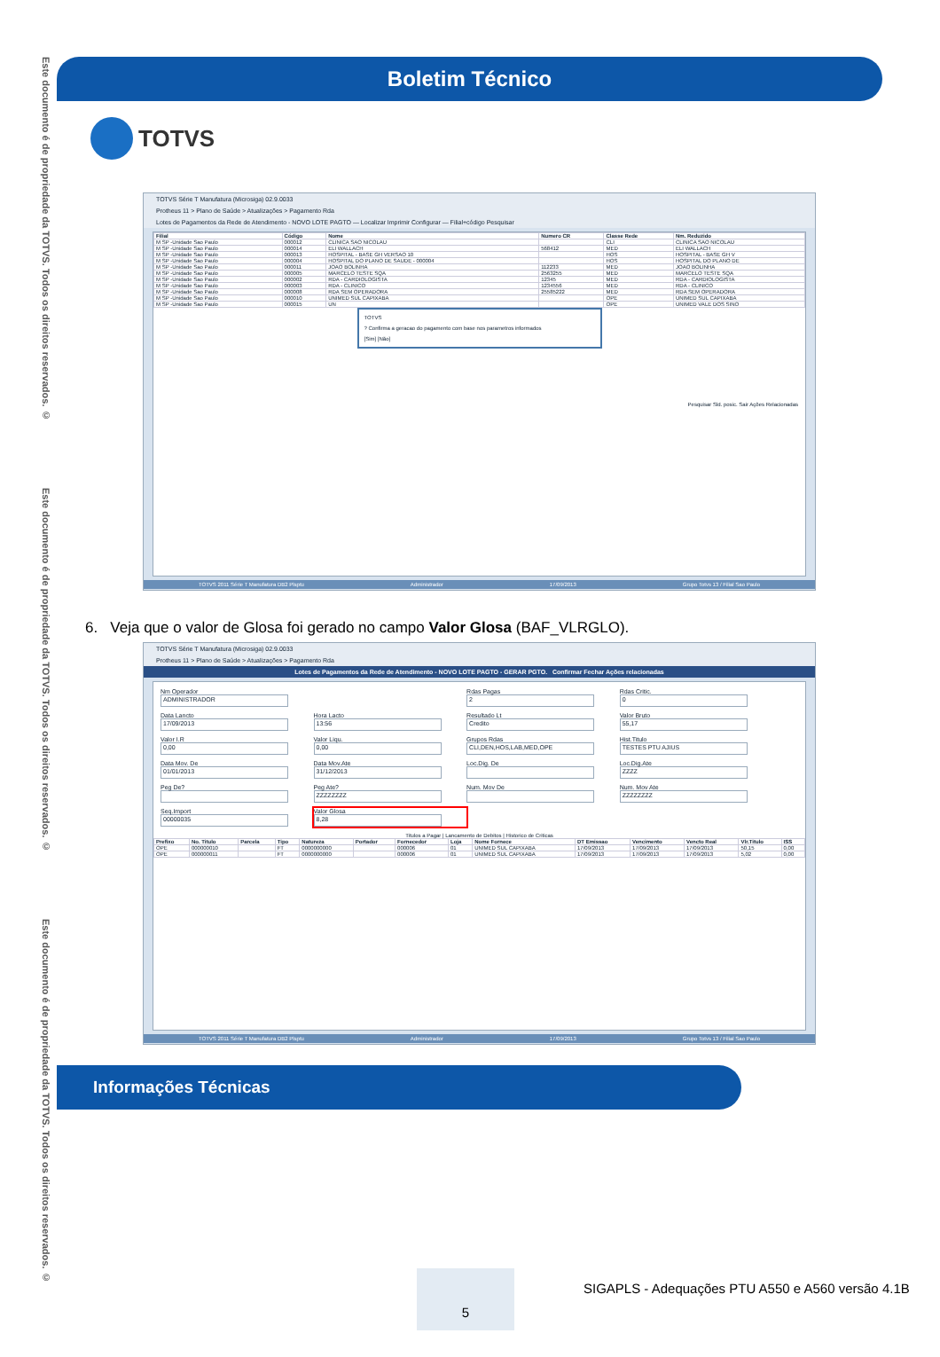Este documento é de propriedade da TOTVS. Todos os direitos reservados. ©
Este documento é de propriedade da TOTVS. Todos os direitos reservados. ©
Este documento é de propriedade da TOTVS. Todos os direitos reservados. ©
Boletim Técnico
TOTVS
TOTVS Série T Manufatura (Microsiga) 02.9.0033
Protheus 11 > Plano de Saúde > Atualizações > Pagamento Rda
Lotes de Pagamentos da Rede de Atendimento - NOVO LOTE PAGTO — Localizar Imprimir Configurar — Filial+código Pesquisar
| Filial | Código | Nome | Numero CR | Classe Rede | Nm. Reduzido |
| --- | --- | --- | --- | --- | --- |
| M SP -Unidade Sao Paulo | 000012 | CLINICA SAO NICOLAU | | CLI | CLINICA SAO NICOLAU |
| M SP -Unidade Sao Paulo | 000014 | ELI WALLACH | 568412 | MED | ELI WALLACH |
| M SP -Unidade Sao Paulo | 000013 | HOSPITAL - BASE GH VERSAO 10 | | HOS | HOSPITAL - BASE GH V |
| M SP -Unidade Sao Paulo | 000004 | HOSPITAL DO PLANO DE SAUDE - 000004 | | HOS | HOSPITAL DO PLANO DE |
| M SP -Unidade Sao Paulo | 000011 | JOAO BOLINHA | 112233 | MED | JOAO BOLINHA |
| M SP -Unidade Sao Paulo | 000005 | MARCELO TESTE SQA | 2563255 | MED | MARCELO TESTE SQA |
| M SP -Unidade Sao Paulo | 000002 | RDA - CARDIOLOGISTA | 12345 | MED | RDA - CARDIOLOGISTA |
| M SP -Unidade Sao Paulo | 000003 | RDA - CLINICO | 1234556 | MED | RDA - CLINICO |
| M SP -Unidade Sao Paulo | 000008 | RDA SEM OPERADORA | 25585222 | MED | RDA SEM OPERADORA |
| M SP -Unidade Sao Paulo | 000010 | UNIMED SUL CAPIXABA | | OPE | UNIMED SUL CAPIXABA |
| M SP -Unidade Sao Paulo | 000015 | UN | | OPE | UNIMED VALE DOS SINO |
TOTVS
? Confirma a geracao do pagamento com base nos parametros informados
[Sim] [Não]
Pesquisar Sld. posic. Sair Ações Relacionadas
TOTVS 2011 Série T Manufatura DB2 Plsptu Administrador 17/09/2013 Grupo Totvs 13 / Filial Sao Paulo
6. Veja que o valor de Glosa foi gerado no campo Valor Glosa (BAF_VLRGLO).
TOTVS Série T Manufatura (Microsiga) 02.9.0033
Protheus 11 > Plano de Saúde > Atualizações > Pagamento Rda
Lotes de Pagamentos da Rede de Atendimento - NOVO LOTE PAGTO - GERAR PGTO. Confirmar Fechar Ações relacionadas
Nm Operador
ADMINISTRADOR
Rdas Pagas
2
Rdas Critic.
0
Data Lancto
17/09/2013
Hora Lacto
13:56
Resultado Lt
Credito
Valor Bruto
55,17
Valor I.R
0,00
Valor Liqu.
0,00
Grupos Rdas
CLI,DEN,HOS,LAB,MED,OPE
Hist.Titulo
TESTES PTU AJIUS
Data Mov. De
01/01/2013
Data Mov.Ate
31/12/2013
Loc.Dig. De
Loc.Dig.Ate
ZZZZ
Peg De?
Peg Ate?
ZZZZZZZZ
Num. Mov De
Num. Mov Ate
ZZZZZZZZ
Seq.Import
00000035
Valor Glosa
8,28
Titulos a Pagar | Lancamento de Debitos | Historico de Criticas
| Prefixo | No. Titulo | Parcela | Tipo | Natureza | Portador | Fornecedor | Loja | Nome Fornece | DT Emissao | Vencimento | Vencto Real | Vlr.Titulo | ISS |
| --- | --- | --- | --- | --- | --- | --- | --- | --- | --- | --- | --- | --- | --- |
| OPE | 000000010 | | FT | 0000000000 | | 000006 | 01 | UNIMED SUL CAPIXABA | 17/09/2013 | 17/09/2013 | 17/09/2013 | 50,15 | 0,00 |
| OPE | 000000011 | | FT | 0000000000 | | 000006 | 01 | UNIMED SUL CAPIXABA | 17/09/2013 | 17/09/2013 | 17/09/2013 | 5,02 | 0,00 |
TOTVS 2011 Série T Manufatura DB2 Plsptu Administrador 17/09/2013 Grupo Totvs 13 / Filial Sao Paulo
Informações Técnicas
5
SIGAPLS - Adequações PTU A550 e A560 versão 4.1B